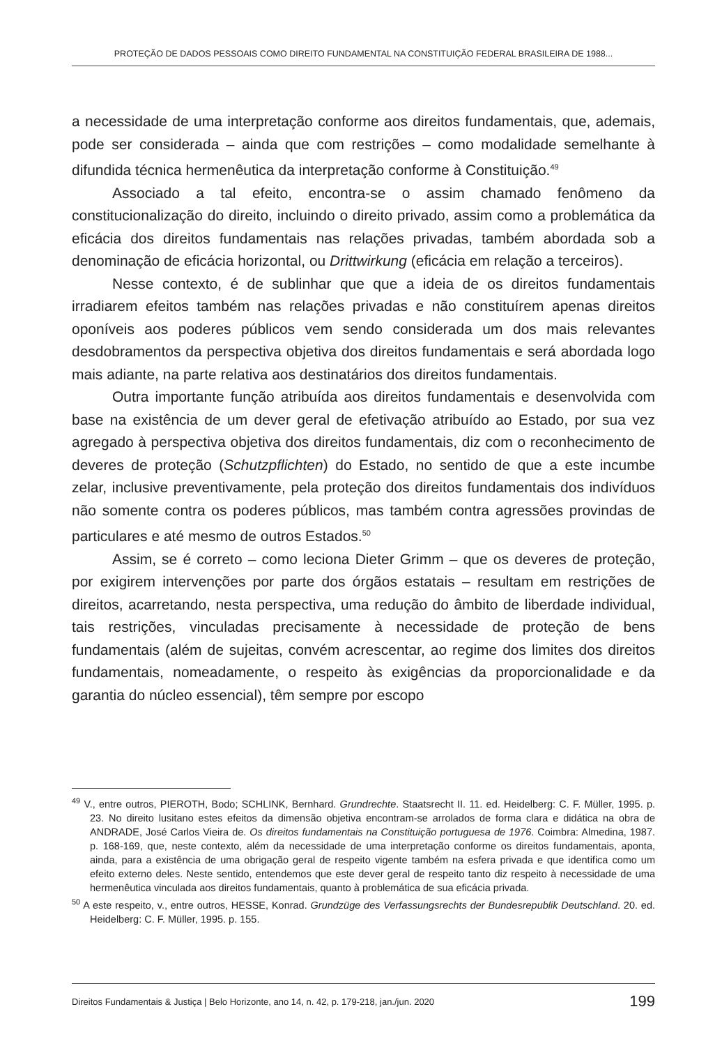PROTEÇÃO DE DADOS PESSOAIS COMO DIREITO FUNDAMENTAL NA CONSTITUIÇÃO FEDERAL BRASILEIRA DE 1988...
a necessidade de uma interpretação conforme aos direitos fundamentais, que, ademais, pode ser considerada – ainda que com restrições – como modalidade semelhante à difundida técnica hermenêutica da interpretação conforme à Constituição.<sup>49</sup>
Associado a tal efeito, encontra-se o assim chamado fenômeno da constitucionalização do direito, incluindo o direito privado, assim como a problemática da eficácia dos direitos fundamentais nas relações privadas, também abordada sob a denominação de eficácia horizontal, ou Drittwirkung (eficácia em relação a terceiros).
Nesse contexto, é de sublinhar que que a ideia de os direitos fundamentais irradiarem efeitos também nas relações privadas e não constituírem apenas direitos oponíveis aos poderes públicos vem sendo considerada um dos mais relevantes desdobramentos da perspectiva objetiva dos direitos fundamentais e será abordada logo mais adiante, na parte relativa aos destinatários dos direitos fundamentais.
Outra importante função atribuída aos direitos fundamentais e desenvolvida com base na existência de um dever geral de efetivação atribuído ao Estado, por sua vez agregado à perspectiva objetiva dos direitos fundamentais, diz com o reconhecimento de deveres de proteção (Schutzpflichten) do Estado, no sentido de que a este incumbe zelar, inclusive preventivamente, pela proteção dos direitos fundamentais dos indivíduos não somente contra os poderes públicos, mas também contra agressões provindas de particulares e até mesmo de outros Estados.<sup>50</sup>
Assim, se é correto – como leciona Dieter Grimm – que os deveres de proteção, por exigirem intervenções por parte dos órgãos estatais – resultam em restrições de direitos, acarretando, nesta perspectiva, uma redução do âmbito de liberdade individual, tais restrições, vinculadas precisamente à necessidade de proteção de bens fundamentais (além de sujeitas, convém acrescentar, ao regime dos limites dos direitos fundamentais, nomeadamente, o respeito às exigências da proporcionalidade e da garantia do núcleo essencial), têm sempre por escopo
<sup>49</sup> V., entre outros, PIEROTH, Bodo; SCHLINK, Bernhard. Grundrechte. Staatsrecht II. 11. ed. Heidelberg: C. F. Müller, 1995. p. 23. No direito lusitano estes efeitos da dimensão objetiva encontram-se arrolados de forma clara e didática na obra de ANDRADE, José Carlos Vieira de. Os direitos fundamentais na Constituição portuguesa de 1976. Coimbra: Almedina, 1987. p. 168-169, que, neste contexto, além da necessidade de uma interpretação conforme os direitos fundamentais, aponta, ainda, para a existência de uma obrigação geral de respeito vigente também na esfera privada e que identifica como um efeito externo deles. Neste sentido, entendemos que este dever geral de respeito tanto diz respeito à necessidade de uma hermenêutica vinculada aos direitos fundamentais, quanto à problemática de sua eficácia privada.
<sup>50</sup> A este respeito, v., entre outros, HESSE, Konrad. Grundzüge des Verfassungsrechts der Bundesrepublik Deutschland. 20. ed. Heidelberg: C. F. Müller, 1995. p. 155.
Direitos Fundamentais & Justiça | Belo Horizonte, ano 14, n. 42, p. 179-218, jan./jun. 2020 199